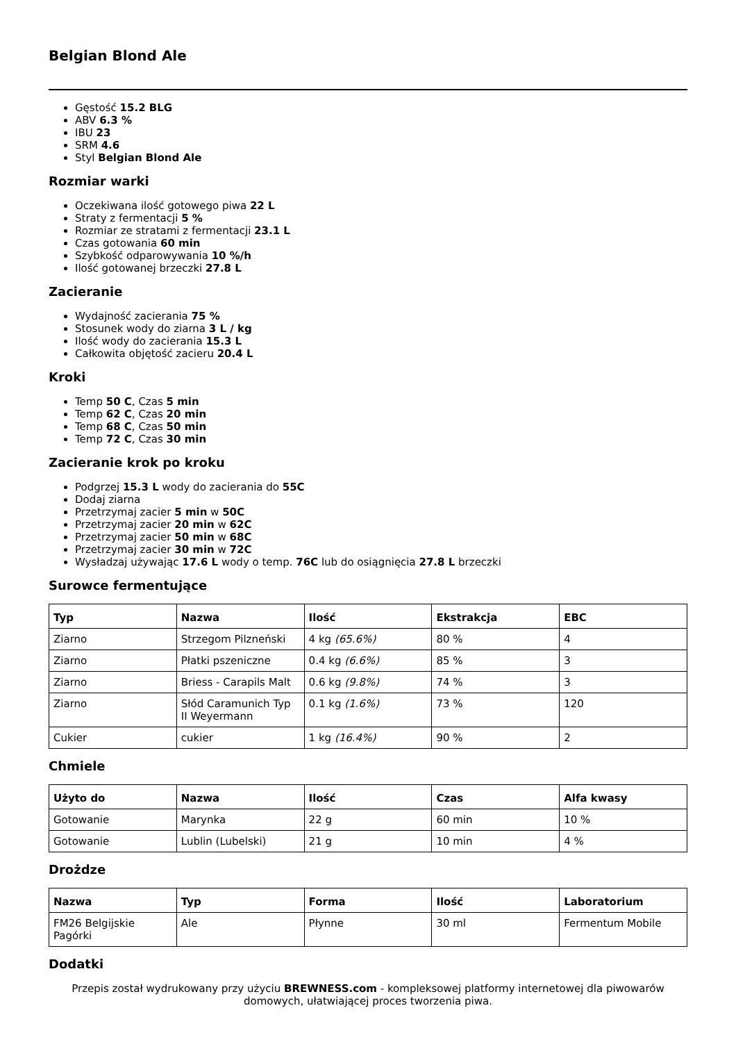Belgian Blond Ale
Gęstość 15.2 BLG
ABV 6.3 %
IBU 23
SRM 4.6
Styl Belgian Blond Ale
Rozmiar warki
Oczekiwana ilość gotowego piwa 22 L
Straty z fermentacji 5 %
Rozmiar ze stratami z fermentacji 23.1 L
Czas gotowania 60 min
Szybkość odparowywania 10 %/h
Ilość gotowanej brzeczki 27.8 L
Zacieranie
Wydajność zacierania 75 %
Stosunek wody do ziarna 3 L / kg
Ilość wody do zacierania 15.3 L
Całkowita objętość zacieru 20.4 L
Kroki
Temp 50 C, Czas 5 min
Temp 62 C, Czas 20 min
Temp 68 C, Czas 50 min
Temp 72 C, Czas 30 min
Zacieranie krok po kroku
Podgrzej 15.3 L wody do zacierania do 55C
Dodaj ziarna
Przetrzymaj zacier 5 min w 50C
Przetrzymaj zacier 20 min w 62C
Przetrzymaj zacier 50 min w 68C
Przetrzymaj zacier 30 min w 72C
Wysładzaj używając 17.6 L wody o temp. 76C lub do osiągnięcia 27.8 L brzeczki
Surowce fermentujące
| Typ | Nazwa | Ilość | Ekstrakcja | EBC |
| --- | --- | --- | --- | --- |
| Ziarno | Strzegom Pilzneński | 4 kg (65.6%) | 80 % | 4 |
| Ziarno | Płatki pszeniczne | 0.4 kg (6.6%) | 85 % | 3 |
| Ziarno | Briess - Carapils Malt | 0.6 kg (9.8%) | 74 % | 3 |
| Ziarno | Słód Caramunich Typ II Weyermann | 0.1 kg (1.6%) | 73 % | 120 |
| Cukier | cukier | 1 kg (16.4%) | 90 % | 2 |
Chmiele
| Użyto do | Nazwa | Ilość | Czas | Alfa kwasy |
| --- | --- | --- | --- | --- |
| Gotowanie | Marynka | 22 g | 60 min | 10 % |
| Gotowanie | Lublin (Lubelski) | 21 g | 10 min | 4 % |
Drożdze
| Nazwa | Typ | Forma | Ilość | Laboratorium |
| --- | --- | --- | --- | --- |
| FM26 Belgijskie Pagórki | Ale | Płynne | 30 ml | Fermentum Mobile |
Dodatki
Przepis został wydrukowany przy użyciu BREWNESS.com - kompleksowej platformy internetowej dla piwowarów domowych, ułatwiającej proces tworzenia piwa.